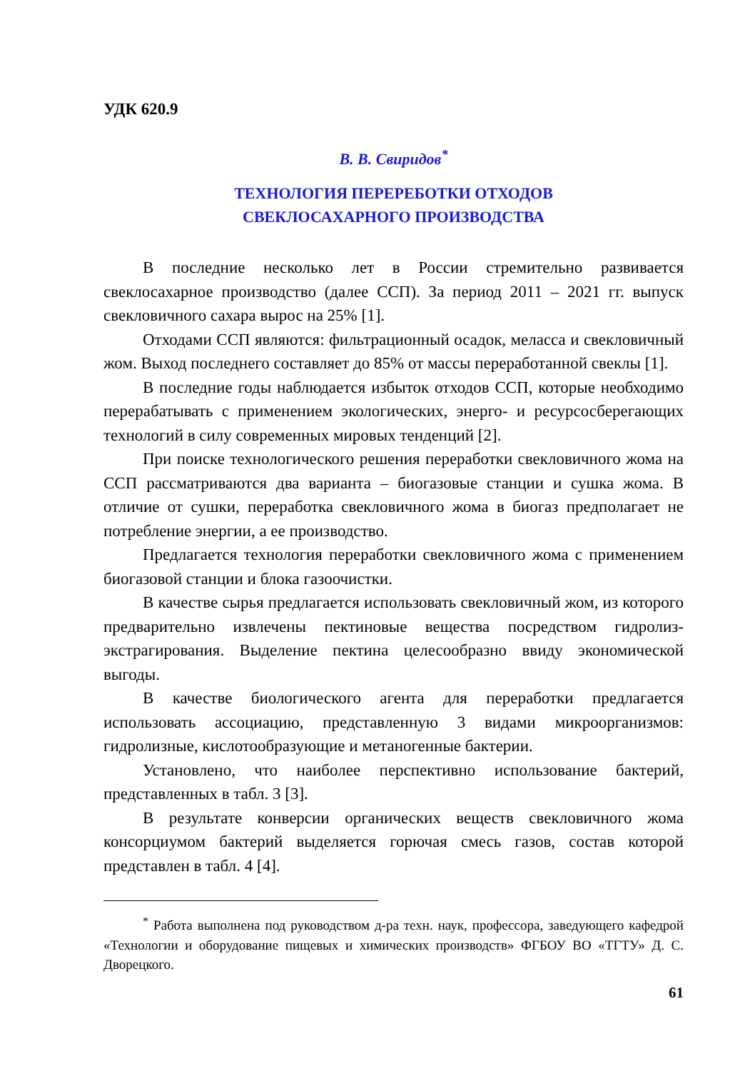УДК 620.9
В. В. Свиридов<sup>*</sup>
ТЕХНОЛОГИЯ ПЕРЕРЕБОТКИ ОТХОДОВ
СВЕКЛОСАХАРНОГО ПРОИЗВОДСТВА
В последние несколько лет в России стремительно развивается свеклосахарное производство (далее ССП). За период 2011 – 2021 гг. выпуск свекловичного сахара вырос на 25% [1].
Отходами ССП являются: фильтрационный осадок, меласса и свекловичный жом. Выход последнего составляет до 85% от массы переработанной свеклы [1].
В последние годы наблюдается избыток отходов ССП, которые необходимо перерабатывать с применением экологических, энерго- и ресурсосберегающих технологий в силу современных мировых тенденций [2].
При поиске технологического решения переработки свекловичного жома на ССП рассматриваются два варианта – биогазовые станции и сушка жома. В отличие от сушки, переработка свекловичного жома в биогаз предполагает не потребление энергии, а ее производство.
Предлагается технология переработки свекловичного жома с применением биогазовой станции и блока газоочистки.
В качестве сырья предлагается использовать свекловичный жом, из которого предварительно извлечены пектиновые вещества посредством гидролиз-экстрагирования. Выделение пектина целесообразно ввиду экономической выгоды.
В качестве биологического агента для переработки предлагается использовать ассоциацию, представленную 3 видами микроорганизмов: гидролизные, кислотообразующие и метаногенные бактерии.
Установлено, что наиболее перспективно использование бактерий, представленных в табл. 3 [3].
В результате конверсии органических веществ свекловичного жома консорциумом бактерий выделяется горючая смесь газов, состав которой представлен в табл. 4 [4].
<sup>*</sup> Работа выполнена под руководством д-ра техн. наук, профессора, заведующего кафедрой «Технологии и оборудование пищевых и химических производств» ФГБОУ ВО «ТГТУ» Д. С. Дворецкого.
61